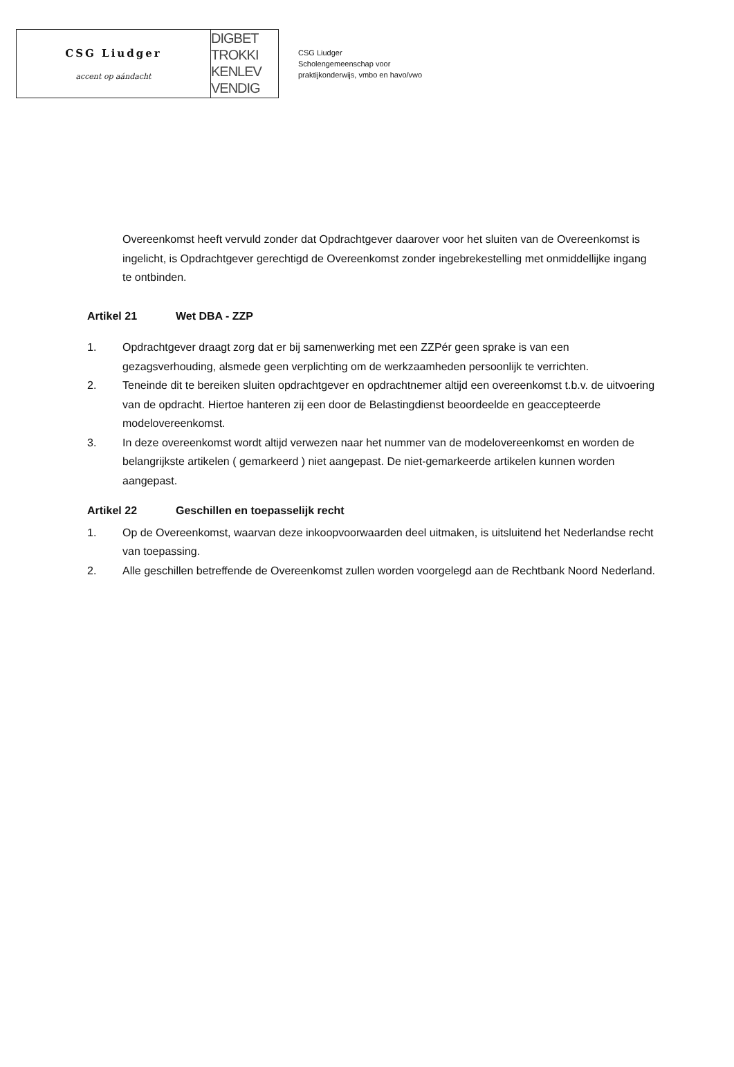CSG Liudger
accent op aándacht
DIGBET
TROKKI
KENLEV
VENDIG
CSG Liudger
Scholengemeenschap voor
praktijkonderwijs, vmbo en havo/vwo
Overeenkomst heeft vervuld zonder dat Opdrachtgever daarover voor het sluiten van de Overeenkomst is ingelicht, is Opdrachtgever gerechtigd de Overeenkomst zonder ingebrekestelling met onmiddellijke ingang te ontbinden.
Artikel 21 Wet DBA - ZZP
1. Opdrachtgever draagt zorg dat er bij samenwerking met een ZZPér geen sprake is van een gezagsverhouding, alsmede geen verplichting om de werkzaamheden persoonlijk te verrichten.
2. Teneinde dit te bereiken sluiten opdrachtgever en opdrachtnemer altijd een overeenkomst t.b.v. de uitvoering van de opdracht. Hiertoe hanteren zij een door de Belastingdienst beoordeelde en geaccepteerde modelovereenkomst.
3. In deze overeenkomst wordt altijd verwezen naar het nummer van de modelovereenkomst en worden de belangrijkste artikelen ( gemarkeerd ) niet aangepast. De niet-gemarkeerde artikelen kunnen worden aangepast.
Artikel 22 Geschillen en toepasselijk recht
1. Op de Overeenkomst, waarvan deze inkoopvoorwaarden deel uitmaken, is uitsluitend het Nederlandse recht van toepassing.
2. Alle geschillen betreffende de Overeenkomst zullen worden voorgelegd aan de Rechtbank Noord Nederland.